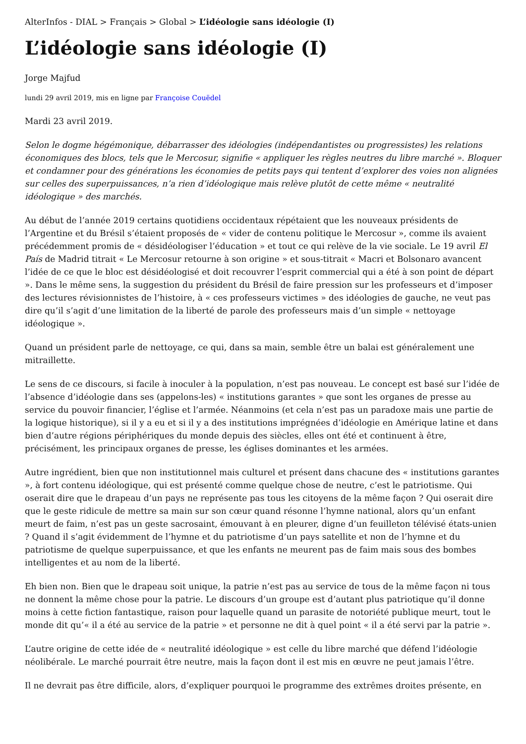AlterInfos - DIAL > Français > Global > L’idéologie sans idéologie (I)
L’idéologie sans idéologie (I)
Jorge Majfud
lundi 29 avril 2019, mis en ligne par Françoise Couëdel
Mardi 23 avril 2019.
Selon le dogme hégémonique, débarrasser des idéologies (indépendantistes ou progressistes) les relations économiques des blocs, tels que le Mercosur, signifie « appliquer les règles neutres du libre marché ». Bloquer et condamner pour des générations les économies de petits pays qui tentent d’explorer des voies non alignées sur celles des superpuissances, n’a rien d’idéologique mais relève plutôt de cette même « neutralité idéologique » des marchés.
Au début de l’année 2019 certains quotidiens occidentaux répétaient que les nouveaux présidents de l’Argentine et du Brésil s’étaient proposés de « vider de contenu politique le Mercosur », comme ils avaient précédemment promis de « désidéologiser l’éducation » et tout ce qui relève de la vie sociale. Le 19 avril El País de Madrid titrait « Le Mercosur retourne à son origine » et sous-titrait « Macri et Bolsonaro avancent l’idée de ce que le bloc est désidéologisé et doit recouvrer l’esprit commercial qui a été à son point de départ ». Dans le même sens, la suggestion du président du Brésil de faire pression sur les professeurs et d’imposer des lectures révisionnistes de l’histoire, à « ces professeurs victimes » des idéologies de gauche, ne veut pas dire qu’il s’agit d’une limitation de la liberté de parole des professeurs mais d’un simple « nettoyage idéologique ».
Quand un président parle de nettoyage, ce qui, dans sa main, semble être un balai est généralement une mitraillette.
Le sens de ce discours, si facile à inoculer à la population, n’est pas nouveau. Le concept est basé sur l’idée de l’absence d’idéologie dans ses (appelons-les) « institutions garantes » que sont les organes de presse au service du pouvoir financier, l’église et l’armée. Néanmoins (et cela n’est pas un paradoxe mais une partie de la logique historique), si il y a eu et si il y a des institutions imprégnées d’idéologie en Amérique latine et dans bien d’autre régions périphériques du monde depuis des siècles, elles ont été et continuent à être, précisément, les principaux organes de presse, les églises dominantes et les armées.
Autre ingrédient, bien que non institutionnel mais culturel et présent dans chacune des « institutions garantes », à fort contenu idéologique, qui est présenté comme quelque chose de neutre, c’est le patriotisme. Qui oserait dire que le drapeau d’un pays ne représente pas tous les citoyens de la même façon ? Qui oserait dire que le geste ridicule de mettre sa main sur son cœur quand résonne l’hymne national, alors qu’un enfant meurt de faim, n’est pas un geste sacrosaint, émouvant à en pleurer, digne d’un feuilleton télévisé états-unien ? Quand il s’agit évidemment de l’hymne et du patriotisme d’un pays satellite et non de l’hymne et du patriotisme de quelque superpuissance, et que les enfants ne meurent pas de faim mais sous des bombes intelligentes et au nom de la liberté.
Eh bien non. Bien que le drapeau soit unique, la patrie n’est pas au service de tous de la même façon ni tous ne donnent la même chose pour la patrie. Le discours d’un groupe est d’autant plus patriotique qu’il donne moins à cette fiction fantastique, raison pour laquelle quand un parasite de notoriété publique meurt, tout le monde dit qu’« il a été au service de la patrie » et personne ne dit à quel point « il a été servi par la patrie ».
L’autre origine de cette idée de « neutralité idéologique » est celle du libre marché que défend l’idéologie néolibérale. Le marché pourrait être neutre, mais la façon dont il est mis en œuvre ne peut jamais l’être.
Il ne devrait pas être difficile, alors, d’expliquer pourquoi le programme des extrêmes droites présente, en